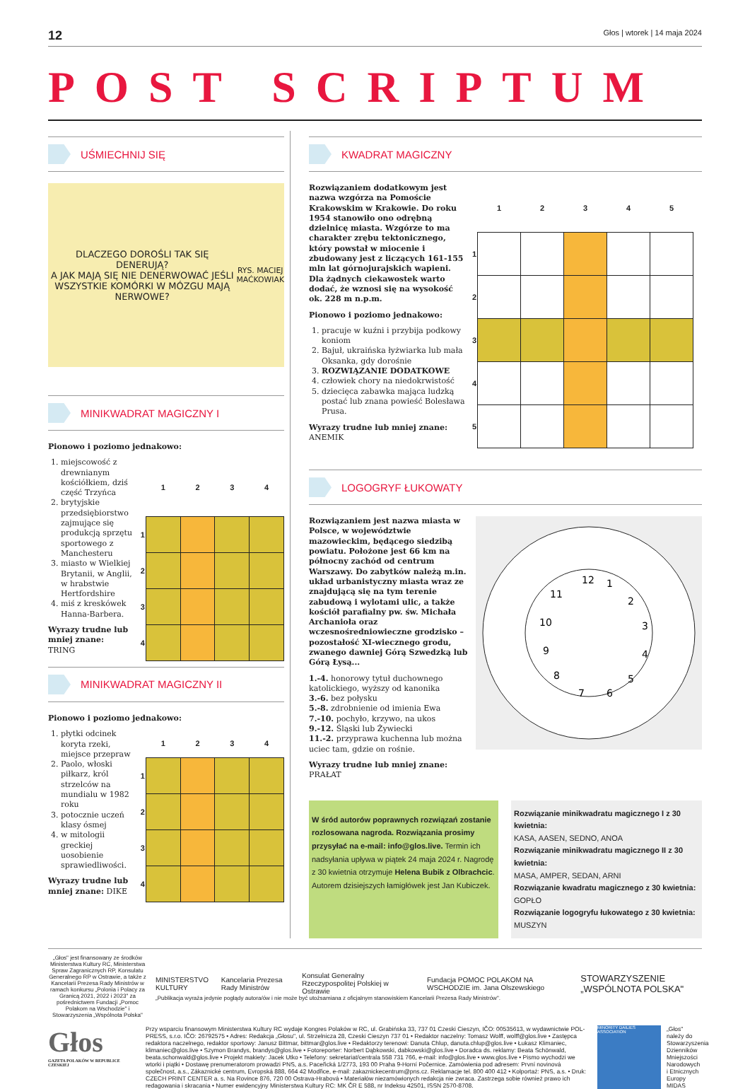12 Głos | wtorek | 14 maja 2024
POST SCRIPTUM
UŚMIECHNIJ SIĘ
DLACZEGO DOROŚLI TAK SIĘ DENERUJĄ?
A JAK MAJĄ SIĘ NIE DENERWOWAĆ JEŚLI WSZYSTKIE KOMÓRKI W MÓZGU MAJĄ NERWOWE?
RYS. MACIEJ MAĆKOWIAK
MINIKWADRAT MAGICZNY I
Pionowo i poziomo jednakowo:
1. miejscowość z drewnianym kościółkiem, dziś część Trzyńca
2. brytyjskie przedsiębiorstwo zajmujące się produkcją sprzętu sportowego z Manchesteru
3. miasto w Wielkiej Brytanii, w Anglii, w hrabstwie Hertfordshire
4. miś z kreskówek Hanna-Barbera.
Wyrazy trudne lub mniej znane: TRING
| | 1 | 2 | 3 | 4 |
| --- | --- | --- | --- | --- |
| 1 | | | | |
| 2 | | | | |
| 3 | | | | |
| 4 | | | | |
MINIKWADRAT MAGICZNY II
Pionowo i poziomo jednakowo:
1. płytki odcinek koryta rzeki, miejsce przepraw
2. Paolo, włoski piłkarz, król strzelców na mundialu w 1982 roku
3. potocznie uczeń klasy ósmej
4. w mitologii greckiej uosobienie sprawiedliwości.
Wyrazy trudne lub mniej znane: DIKE
| | 1 | 2 | 3 | 4 |
| --- | --- | --- | --- | --- |
| 1 | | | | |
| 2 | | | | |
| 3 | | | | |
| 4 | | | | |
KWADRAT MAGICZNY
Rozwiązaniem dodatkowym jest nazwa wzgórza na Pomoście Krakowskim w Krakowie. Do roku 1954 stanowiło ono odrębną dzielnicę miasta. Wzgórze to ma charakter zrębu tektonicznego, który powstał w miocenie i zbudowany jest z liczących 161-155 mln lat górnojurajskich wapieni. Dla żądnych ciekawostek warto dodać, że wznosi się na wysokość ok. 228 m n.p.m.
Pionowo i poziomo jednakowo:
1. pracuje w kuźni i przybija podkowy koniom
2. Bajuł, ukraińska łyżwiarka lub mała Oksanka, gdy dorośnie
3. ROZWIĄZANIE DODATKOWE
4. człowiek chory na niedokrwistość
5. dziecięca zabawka mająca ludzką postać lub znana powieść Bolesława Prusa.
Wyrazy trudne lub mniej znane: ANEMIK
| | 1 | 2 | 3 | 4 | 5 |
| --- | --- | --- | --- | --- | --- |
| 1 | | | | | |
| 2 | | | | | |
| 3 | | | | | |
| 4 | | | | | |
| 5 | | | | | |
LOGOGRYF ŁUKOWATY
Rozwiązaniem jest nazwa miasta w Polsce, w województwie mazowieckim, będącego siedzibą powiatu. Położone jest 66 km na północny zachód od centrum Warszawy. Do zabytków należą m.in. układ urbanistyczny miasta wraz ze znajdującą się na tym terenie zabudową i wylotami ulic, a także kościół parafialny pw. św. Michała Archanioła oraz wczesnośredniowieczne grodzisko – pozostałość XI-wiecznego grodu, zwanego dawniej Górą Szwedzką lub Górą Łysą...
1.-4. honorowy tytuł duchownego katolickiego, wyższy od kanonika
3.-6. bez połysku
5.-8. zdrobnienie od imienia Ewa
7.-10. pochyło, krzywo, na ukos
9.-12. Śląski lub Żywiecki
11.-2. przyprawa kuchenna lub można uciec tam, gdzie on rośnie.
Wyrazy trudne lub mniej znane: PRAŁAT
12
1
2
3
4
5
6
7
8
9
10
11
W śród autorów poprawnych rozwiązań zostanie rozlosowana nagroda. Rozwiązania prosimy przysyłać na e-mail: info@glos.live. Termin ich nadsyłania upływa w piątek 24 maja 2024 r. Nagrodę z 30 kwietnia otrzymuje Helena Bubik z Olbrachcic. Autorem dzisiejszych łamigłówek jest Jan Kubiczek.
Rozwiązanie minikwadratu magicznego I z 30 kwietnia:
KASA, AASEN, SEDNO, ANOA
Rozwiązanie minikwadratu magicznego II z 30 kwietnia:
MASA, AMPER, SEDAN, ARNI
Rozwiązanie kwadratu magicznego z 30 kwietnia:
GOPŁO
Rozwiązanie logogryfu łukowatego z 30 kwietnia:
MUSZYN
„Głos" jest finansowany ze środków Ministerstwa Kultury RC, Ministerstwa Spraw Zagranicznych RP, Konsulatu Generalnego RP w Ostrawie, a także z Kancelarii Prezesa Rady Ministrów w ramach konkursu „Polonia i Polacy za Granicą 2021, 2022 i 2023" za pośrednictwem Fundacji „Pomoc Polakom na Wschodzie" i Stowarzyszenia „Wspólnota Polska"
MINISTERSTVO KULTURY Kancelaria Prezesa Rady Ministrów Konsulat Generalny Rzeczypospolitej Polskiej w Ostrawie Fundacja POMOC POLAKOM NA WSCHODZIE im. Jana Olszewskiego STOWARZYSZENIE „WSPÓLNOTA POLSKA"
„Publikacja wyraża jedynie poglądy autora/ów i nie może być utożsamiana z oficjalnym stanowiskiem Kancelarii Prezesa Rady Ministrów".
Głos
GAZETA POLAKÓW W REPUBLICE CZESKIEJ
Przy wsparciu finansowym Ministerstwa Kultury RC wydaje Kongres Polaków w RC, ul. Grabińska 33, 737 01 Czeski Cieszyn, IČO: 00535613, w wydawnictwie POL-PRESS, s.r.o. IČO: 26792575 • Adres: Redakcja „Głosu", ul. Strzelnicza 28, Czeski Cieszyn 737 01 • Redaktor naczelny: Tomasz Wolff, wolff@glos.live • Zastępca redaktora naczelnego, redaktor sportowy: Janusz Bittmar, bittmar@glos.live • Redaktorzy terenowi: Danuta Chlup, danuta.chlup@glos.live • Łukasz Klimaniec, klimaniec@glos.live • Szymon Brandys, brandys@glos.live • Fotoreporter: Norbert Dąbkowski, dabkowski@glos.live • Doradca ds. reklamy: Beata Schönwald, beata.schonwald@glos.live • Projekt makiety: Jacek Utko • Telefony: sekretariat/centrala 558 731 766, e-mail: info@glos.live • www.glos.live • Pismo wychodzi we wtorki i piątki • Dostawę prenumeratorom prowadzi PNS, a.s. Paceřická 1/2773, 193 00 Praha 9-Horní Počernice. Zamówienia pod adresem: První novinová společnost, a.s., Zákaznické centrum, Evropská 888, 664 42 Modřice, e-mail: zakaznickecentrum@pns.cz. Reklamacje tel. 800 400 412 • Kolportaż: PNS, a.s. • Druk: CZECH PRINT CENTER a. s. Na Rovince 876, 720 00 Ostrava-Hrabová • Materiałów niezamówionych redakcja nie zwraca. Zastrzega sobie również prawo ich redagowania i skracania • Numer ewidencyjny Ministerstwa Kultury RC: MK ČR E 588, nr Indeksu 42501, ISSN 2570-8708.
MINORITY DAILIES ASSOCIATION
„Głos" należy do Stowarzyszenia Dzienników Mniejszości Narodowych i Etnicznych Europy MIDAS